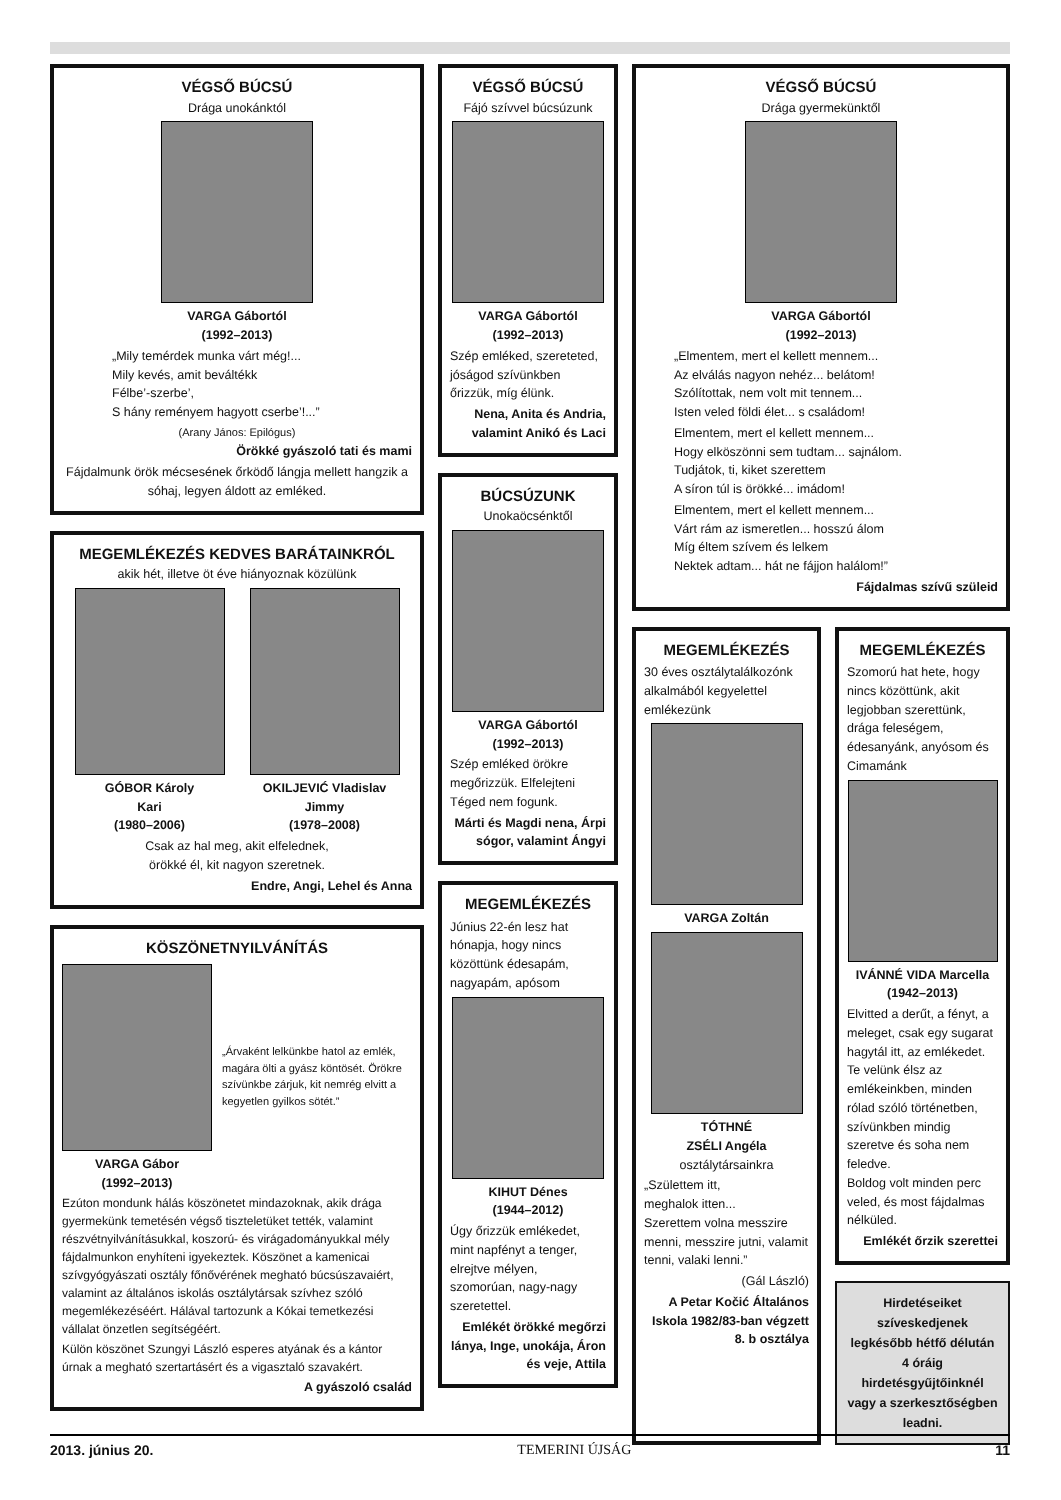VÉGSŐ BÚCSÚ
Drága unokánktól
VARGA Gábortól
(1992–2013)
„Mily temérdek munka várt még!...
Mily kevés, amit beváltékk
Félbe’-szerbe’,
S hány reményem hagyott cserbe’!...”
(Arany János: Epilógus)
Örökké gyászoló tati és mami
Fájdalmunk örök mécsesének őrködő lángja mellett hangzik a sóhaj, legyen áldott az emléked.
MEGEMLÉKEZÉS KEDVES BARÁTAINKRÓL
akik hét, illetve öt éve hiányoznak közülünk
GÓBOR Károly
Kari
(1980–2006)
OKILJEVIĆ Vladislav
Jimmy
(1978–2008)
Csak az hal meg, akit elfelednek,
örökké él, kit nagyon szeretnek.
Endre, Angi, Lehel és Anna
KÖSZÖNETNYILVÁNÍTÁS
VARGA Gábor
(1992–2013)
„Árvaként lelkünkbe hatol az emlék, magára ölti a gyász köntösét. Örökre szívünkbe zárjuk, kit nemrég elvitt a kegyetlen gyilkos sötét.”
Ezúton mondunk hálás köszönetet mindazoknak, akik drága gyermekünk temetésén végső tiszteletüket tették, valamint részvétnyilvánításukkal, koszorú- és virágadományukkal mély fájdalmunkon enyhíteni igyekeztek. Köszönet a kamenicai szívgyógyászati osztály főnővérének megható búcsúszavaiért, valamint az általános iskolás osztálytársak szívhez szóló megemlékezéséért. Hálával tartozunk a Kókai temetkezési vállalat önzetlen segítségéért.
Külön köszönet Szungyi László esperes atyának és a kántor úrnak a megható szertartásért és a vigasztaló szavakért.
A gyászoló család
VÉGSŐ BÚCSÚ
Fájó szívvel búcsúzunk
VARGA Gábortól
(1992–2013)
Szép emléked, szereteted, jóságod szívünkben őrizzük, míg élünk.
Nena, Anita és Andria, valamint Anikó és Laci
BÚCSÚZUNK
Unokaöcsénktől
VARGA Gábortól
(1992–2013)
Szép emléked örökre megőrizzük. Elfelejteni Téged nem fogunk.
Márti és Magdi nena, Árpi sógor, valamint Ángyi
MEGEMLÉKEZÉS
Június 22-én lesz hat hónapja, hogy nincs közöttünk édesapám, nagyapám, apósom
KIHUT Dénes
(1944–2012)
Úgy őrizzük emlékedet, mint napfényt a tenger, elrejtve mélyen, szomorúan, nagy-nagy szeretettel.
Emlékét örökké megőrzi lánya, Inge, unokája, Áron és veje, Attila
VÉGSŐ BÚCSÚ
Drága gyermekünktől
VARGA Gábortól
(1992–2013)
„Elmentem, mert el kellett mennem...
Az elválás nagyon nehéz... belátom!
Szólítottak, nem volt mit tennem...
Isten veled földi élet... s családom!
Elmentem, mert el kellett mennem...
Hogy elköszönni sem tudtam... sajnálom.
Tudjátok, ti, kiket szerettem
A síron túl is örökké... imádom!
Elmentem, mert el kellett mennem...
Várt rám az ismeretlen... hosszú álom
Míg éltem szívem és lelkem
Nektek adtam... hát ne fájjon halálom!”
Fájdalmas szívű szüleid
MEGEMLÉKEZÉS
30 éves osztálytalálkozónk alkalmából kegyelettel emlékezünk
VARGA Zoltán
TÓTHNÉ
ZSÉLI Angéla
osztálytársainkra
„Születtem itt,
meghalok itten...
Szerettem volna messzire menni, messzire jutni, valamit tenni, valaki lenni.”
(Gál László)
A Petar Kočić Általános Iskola 1982/83-ban végzett 8. b osztálya
MEGEMLÉKEZÉS
Szomorú hat hete, hogy nincs közöttünk, akit legjobban szerettünk, drága feleségem, édesanyánk, anyósom és Cimamánk
IVÁNNÉ VIDA Marcella
(1942–2013)
Elvitted a derűt, a fényt, a meleget, csak egy sugarat hagytál itt, az emlékedet.
Te velünk élsz az emlékeinkben, minden rólad szóló történetben, szívünkben mindig szeretve és soha nem feledve.
Boldog volt minden perc veled, és most fájdalmas nélküled.
Emlékét őrzik szerettei
Hirdetéseiket szíveskedjenek legkésőbb hétfő délután 4 óráig hirdetésgyűjtőinknél vagy a szerkesztőségben leadni.
2013. június 20. TEMERINI ÚJSÁG 11